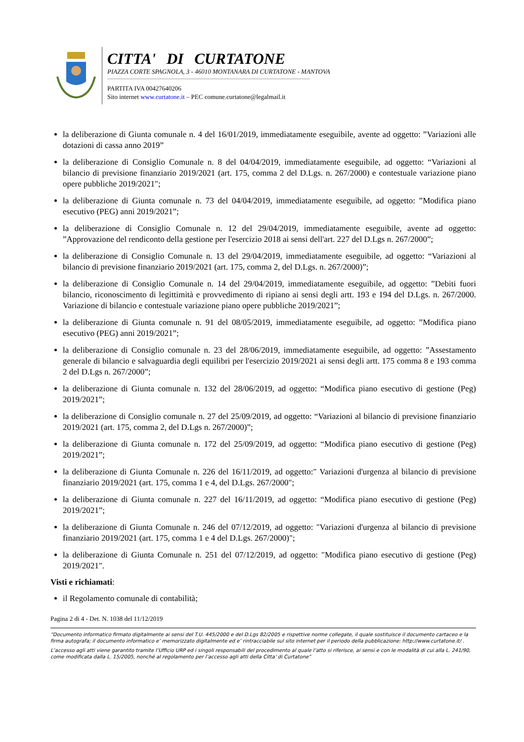CITTA' DI CURTATONE
PIAZZA CORTE SPAGNOLA, 3 - 46010 MONTANARA DI CURTATONE - MANTOVA
PARTITA IVA 00427640206
Sito internet www.curtatone.it – PEC comune.curtatone@legalmail.it
la deliberazione di Giunta comunale n. 4 del 16/01/2019, immediatamente eseguibile, avente ad oggetto: ”Variazioni alle dotazioni di cassa anno 2019”
la deliberazione di Consiglio Comunale n. 8 del 04/04/2019, immediatamente eseguibile, ad oggetto: “Variazioni al bilancio di previsione finanziario 2019/2021 (art. 175, comma 2 del D.Lgs. n. 267/2000) e contestuale variazione piano opere pubbliche 2019/2021";
la deliberazione di Giunta comunale n. 73 del 04/04/2019, immediatamente eseguibile, ad oggetto: ”Modifica piano esecutivo (PEG) anni 2019/2021”;
la deliberazione di Consiglio Comunale n. 12 del 29/04/2019, immediatamente eseguibile, avente ad oggetto: ”Approvazione del rendiconto della gestione per l'esercizio 2018 ai sensi dell'art. 227 del D.Lgs n. 267/2000”;
la deliberazione di Consiglio Comunale n. 13 del 29/04/2019, immediatamente eseguibile, ad oggetto: “Variazioni al bilancio di previsione finanziario 2019/2021 (art. 175, comma 2, del D.Lgs. n. 267/2000)”;
la deliberazione di Consiglio Comunale n. 14 del 29/04/2019, immediatamente eseguibile, ad oggetto: ”Debiti fuori bilancio, riconoscimento di legittimità e provvedimento di ripiano ai sensi degli artt. 193 e 194 del D.Lgs. n. 267/2000. Variazione di bilancio e contestuale variazione piano opere pubbliche 2019/2021”;
la deliberazione di Giunta comunale n. 91 del 08/05/2019, immediatamente eseguibile, ad oggetto: ”Modifica piano esecutivo (PEG) anni 2019/2021”;
la deliberazione di Consiglio comunale n. 23 del 28/06/2019, immediatamente eseguibile, ad oggetto: ”Assestamento generale di bilancio e salvaguardia degli equilibri per l'esercizio 2019/2021 ai sensi degli artt. 175 comma 8 e 193 comma 2 del D.Lgs n. 267/2000”;
la deliberazione di Giunta comunale n. 132 del 28/06/2019, ad oggetto: “Modifica piano esecutivo di gestione (Peg) 2019/2021”;
la deliberazione di Consiglio comunale n. 27 del 25/09/2019, ad oggetto: “Variazioni al bilancio di previsione finanziario 2019/2021 (art. 175, comma 2, del D.Lgs n. 267/2000)”;
la deliberazione di Giunta comunale n. 172 del 25/09/2019, ad oggetto: “Modifica piano esecutivo di gestione (Peg) 2019/2021”;
la deliberazione di Giunta Comunale n. 226 del 16/11/2019, ad oggetto:" Variazioni d'urgenza al bilancio di previsione finanziario 2019/2021 (art. 175, comma 1 e 4, del D.Lgs. 267/2000";
la deliberazione di Giunta comunale n. 227 del 16/11/2019, ad oggetto: “Modifica piano esecutivo di gestione (Peg) 2019/2021”;
la deliberazione di Giunta Comunale n. 246 del 07/12/2019, ad oggetto: "Variazioni d'urgenza al bilancio di previsione finanziario 2019/2021 (art. 175, comma 1 e 4 del D.Lgs. 267/2000)";
la deliberazione di Giunta Comunale n. 251 del 07/12/2019, ad oggetto: "Modifica piano esecutivo di gestione (Peg) 2019/2021".
Visti e richiamati:
il Regolamento comunale di contabilità;
Pagina 2 di 4 - Det. N. 1038 del 11/12/2019
“Documento informatico firmato digitalmente ai sensi del T.U. 445/2000 e del D.Lgs 82/2005 e rispettive norme collegate, il quale sostituisce il documento cartaceo e la firma autografa; il documento informatico e’ memorizzato digitalmente ed e’ rintracciabile sul sito internet per il periodo della pubblicazione: http://www.curtatone.it/ .
L’accesso agli atti viene garantito tramite l’Ufficio URP ed i singoli responsabili del procedimento al quale l’atto si riferisce, ai sensi e con le modalità di cui alla L. 241/90, come modificata dalla L. 15/2005, nonché al regolamento per l’accesso agli atti della Citta' di Curtatone”